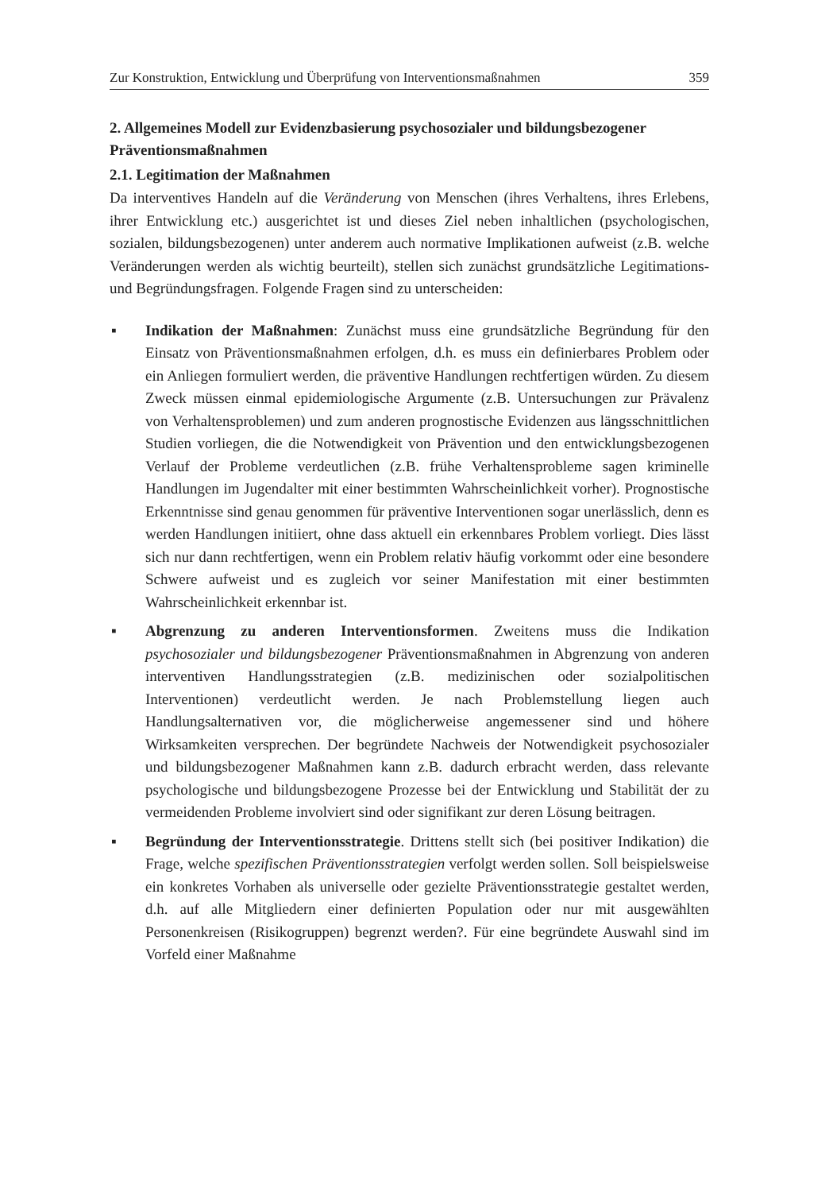Zur Konstruktion, Entwicklung und Überprüfung von Interventionsmaßnahmen 359
2. Allgemeines Modell zur Evidenzbasierung psychosozialer und bildungsbezogener Präventionsmaßnahmen
2.1. Legitimation der Maßnahmen
Da interventives Handeln auf die Veränderung von Menschen (ihres Verhaltens, ihres Erlebens, ihrer Entwicklung etc.) ausgerichtet ist und dieses Ziel neben inhaltlichen (psychologischen, sozialen, bildungsbezogenen) unter anderem auch normative Implikationen aufweist (z.B. welche Veränderungen werden als wichtig beurteilt), stellen sich zunächst grundsätzliche Legitimations- und Begründungsfragen. Folgende Fragen sind zu unterscheiden:
▪ Indikation der Maßnahmen: Zunächst muss eine grundsätzliche Begründung für den Einsatz von Präventionsmaßnahmen erfolgen, d.h. es muss ein definierbares Problem oder ein Anliegen formuliert werden, die präventive Handlungen rechtfertigen würden. Zu diesem Zweck müssen einmal epidemiologische Argumente (z.B. Untersuchungen zur Prävalenz von Verhaltensproblemen) und zum anderen prognostische Evidenzen aus längsschnittlichen Studien vorliegen, die die Notwendigkeit von Prävention und den entwicklungsbezogenen Verlauf der Probleme verdeutlichen (z.B. frühe Verhaltensprobleme sagen kriminelle Handlungen im Jugendalter mit einer bestimmten Wahrscheinlichkeit vorher). Prognostische Erkenntnisse sind genau genommen für präventive Interventionen sogar unerlässlich, denn es werden Handlungen initiiert, ohne dass aktuell ein erkennbares Problem vorliegt. Dies lässt sich nur dann rechtfertigen, wenn ein Problem relativ häufig vorkommt oder eine besondere Schwere aufweist und es zugleich vor seiner Manifestation mit einer bestimmten Wahrscheinlichkeit erkennbar ist.
▪ Abgrenzung zu anderen Interventionsformen. Zweitens muss die Indikation psychosozialer und bildungsbezogener Präventionsmaßnahmen in Abgrenzung von anderen interventiven Handlungsstrategien (z.B. medizinischen oder sozialpolitischen Interventionen) verdeutlicht werden. Je nach Problemstellung liegen auch Handlungsalternativen vor, die möglicherweise angemessener sind und höhere Wirksamkeiten versprechen. Der begründete Nachweis der Notwendigkeit psychosozialer und bildungsbezogener Maßnahmen kann z.B. dadurch erbracht werden, dass relevante psychologische und bildungsbezogene Prozesse bei der Entwicklung und Stabilität der zu vermeidenden Probleme involviert sind oder signifikant zur deren Lösung beitragen.
▪ Begründung der Interventionsstrategie. Drittens stellt sich (bei positiver Indikation) die Frage, welche spezifischen Präventionsstrategien verfolgt werden sollen. Soll beispielsweise ein konkretes Vorhaben als universelle oder gezielte Präventionsstrategie gestaltet werden, d.h. auf alle Mitgliedern einer definierten Population oder nur mit ausgewählten Personenkreisen (Risikogruppen) begrenzt werden?. Für eine begründete Auswahl sind im Vorfeld einer Maßnahme